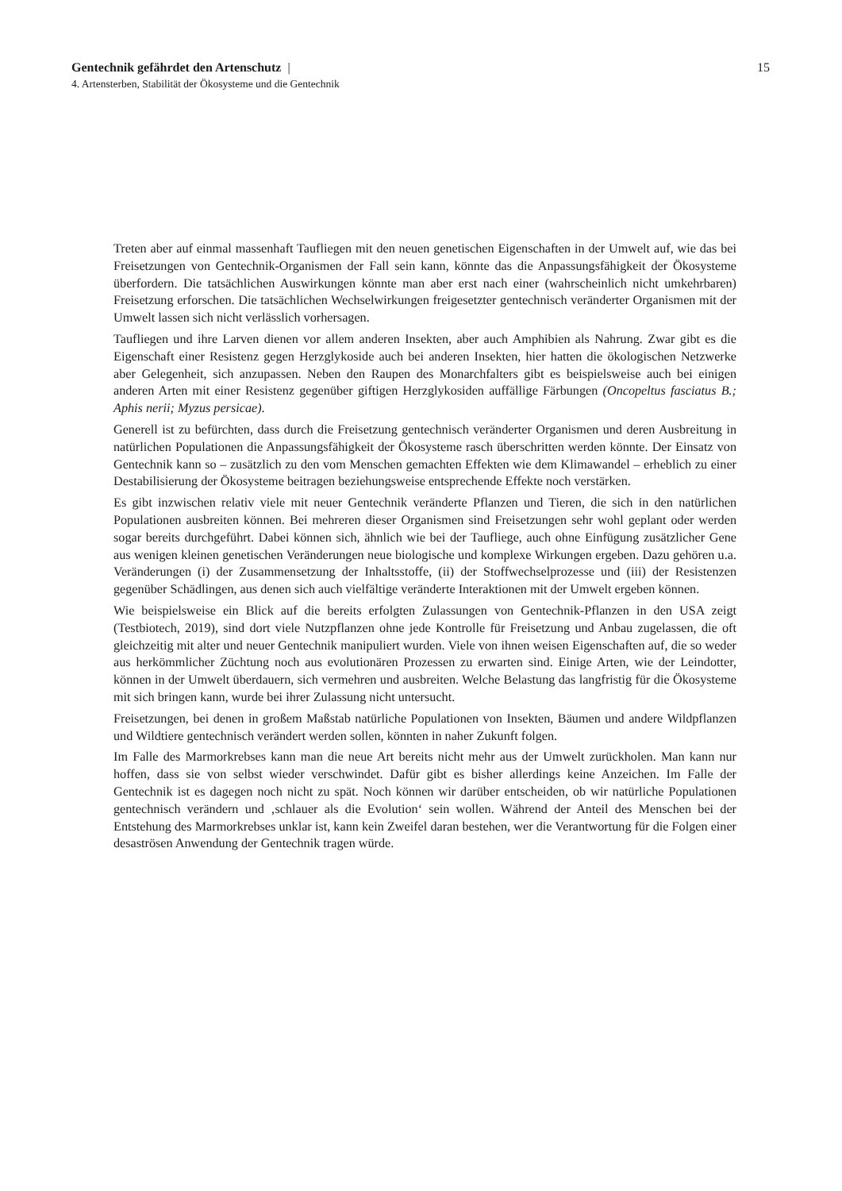Gentechnik gefährdet den Artenschutz | 15
4. Artensterben, Stabilität der Ökosysteme und die Gentechnik
Treten aber auf einmal massenhaft Taufliegen mit den neuen genetischen Eigenschaften in der Umwelt auf, wie das bei Freisetzungen von Gentechnik-Organismen der Fall sein kann, könnte das die Anpassungsfähigkeit der Ökosysteme überfordern. Die tatsächlichen Auswirkungen könnte man aber erst nach einer (wahrscheinlich nicht umkehrbaren) Freisetzung erforschen. Die tatsächlichen Wechselwirkungen freigesetzter gentechnisch veränderter Organismen mit der Umwelt lassen sich nicht verlässlich vorhersagen.
Taufliegen und ihre Larven dienen vor allem anderen Insekten, aber auch Amphibien als Nahrung. Zwar gibt es die Eigenschaft einer Resistenz gegen Herzglykoside auch bei anderen Insekten, hier hatten die ökologischen Netzwerke aber Gelegenheit, sich anzupassen. Neben den Raupen des Monarchfalters gibt es beispielsweise auch bei einigen anderen Arten mit einer Resistenz gegenüber giftigen Herzglykosiden auffällige Färbungen (Oncopeltus fasciatus B.; Aphis nerii; Myzus persicae).
Generell ist zu befürchten, dass durch die Freisetzung gentechnisch veränderter Organismen und deren Ausbreitung in natürlichen Populationen die Anpassungsfähigkeit der Ökosysteme rasch überschritten werden könnte. Der Einsatz von Gentechnik kann so – zusätzlich zu den vom Menschen gemachten Effekten wie dem Klimawandel – erheblich zu einer Destabilisierung der Ökosysteme beitragen beziehungsweise entsprechende Effekte noch verstärken.
Es gibt inzwischen relativ viele mit neuer Gentechnik veränderte Pflanzen und Tieren, die sich in den natürlichen Populationen ausbreiten können. Bei mehreren dieser Organismen sind Freisetzungen sehr wohl geplant oder werden sogar bereits durchgeführt. Dabei können sich, ähnlich wie bei der Taufliege, auch ohne Einfügung zusätzlicher Gene aus wenigen kleinen genetischen Veränderungen neue biologische und komplexe Wirkungen ergeben. Dazu gehören u.a. Veränderungen (i) der Zusammensetzung der Inhaltsstoffe, (ii) der Stoffwechselprozesse und (iii) der Resistenzen gegenüber Schädlingen, aus denen sich auch vielfältige veränderte Interaktionen mit der Umwelt ergeben können.
Wie beispielsweise ein Blick auf die bereits erfolgten Zulassungen von Gentechnik-Pflanzen in den USA zeigt (Testbiotech, 2019), sind dort viele Nutzpflanzen ohne jede Kontrolle für Freisetzung und Anbau zugelassen, die oft gleichzeitig mit alter und neuer Gentechnik manipuliert wurden. Viele von ihnen weisen Eigenschaften auf, die so weder aus herkömmlicher Züchtung noch aus evolutionären Prozessen zu erwarten sind. Einige Arten, wie der Leindotter, können in der Umwelt überdauern, sich vermehren und ausbreiten. Welche Belastung das langfristig für die Ökosysteme mit sich bringen kann, wurde bei ihrer Zulassung nicht untersucht.
Freisetzungen, bei denen in großem Maßstab natürliche Populationen von Insekten, Bäumen und andere Wildpflanzen und Wildtiere gentechnisch verändert werden sollen, könnten in naher Zukunft folgen.
Im Falle des Marmorkrebses kann man die neue Art bereits nicht mehr aus der Umwelt zurückholen. Man kann nur hoffen, dass sie von selbst wieder verschwindet. Dafür gibt es bisher allerdings keine Anzeichen. Im Falle der Gentechnik ist es dagegen noch nicht zu spät. Noch können wir darüber entscheiden, ob wir natürliche Populationen gentechnisch verändern und ‚schlauer als die Evolution‘ sein wollen. Während der Anteil des Menschen bei der Entstehung des Marmorkrebses unklar ist, kann kein Zweifel daran bestehen, wer die Verantwortung für die Folgen einer desaströsen Anwendung der Gentechnik tragen würde.